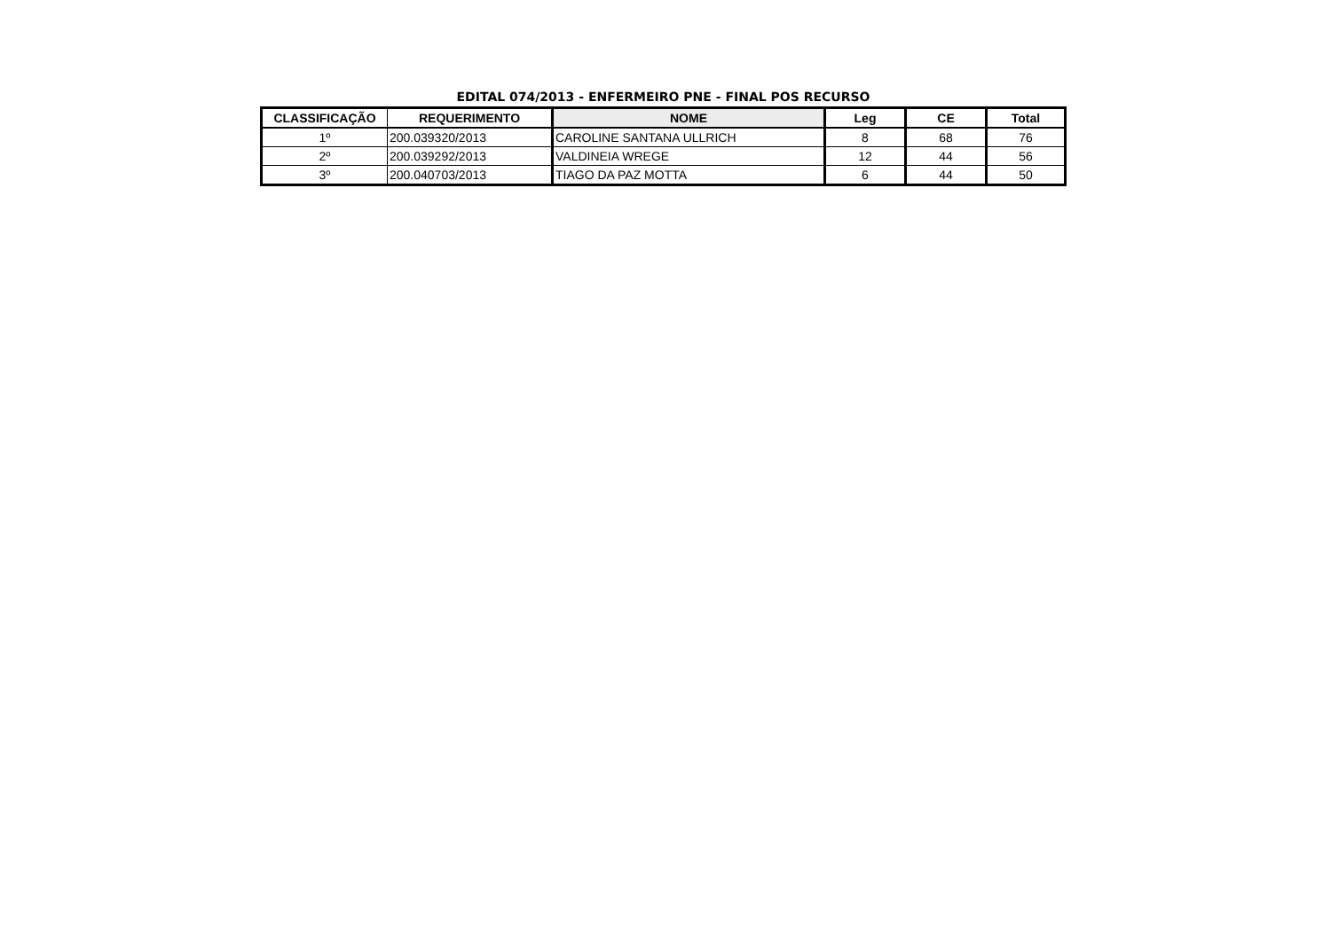EDITAL 074/2013 - ENFERMEIRO PNE - FINAL POS RECURSO
| CLASSIFICAÇÃO | REQUERIMENTO | NOME | Leg | CE | Total |
| --- | --- | --- | --- | --- | --- |
| 1º | 200.039320/2013 | CAROLINE SANTANA ULLRICH | 8 | 68 | 76 |
| 2º | 200.039292/2013 | VALDINEIA WREGE | 12 | 44 | 56 |
| 3º | 200.040703/2013 | TIAGO DA PAZ MOTTA | 6 | 44 | 50 |